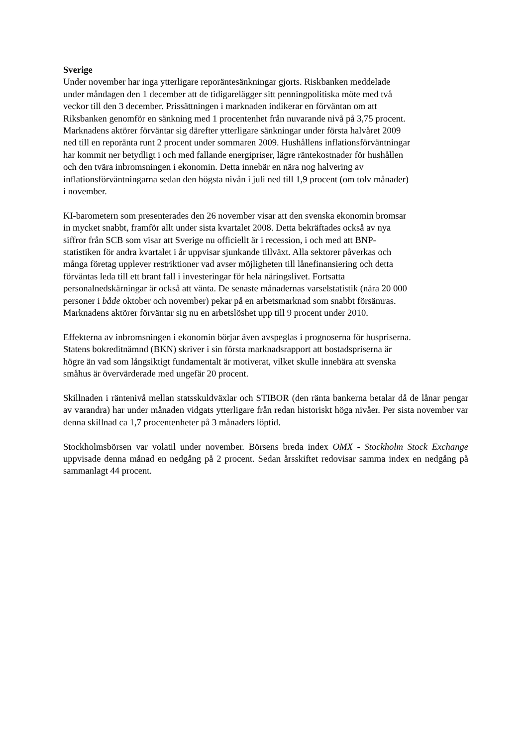Sverige
Under november har inga ytterligare reporäntesänkningar gjorts. Riskbanken meddelade
under måndagen den 1 december att de tidigarelägger sitt penningpolitiska möte med två
veckor till den 3 december. Prissättningen i marknaden indikerar en förväntan om att
Riksbanken genomför en sänkning med 1 procentenhet från nuvarande nivå på 3,75 procent.
Marknadens aktörer förväntar sig därefter ytterligare sänkningar under första halvåret 2009
ned till en reporänta runt 2 procent under sommaren 2009. Hushållens inflationsförväntningar
har kommit ner betydligt i och med fallande energipriser, lägre räntekostnader för hushållen
och den tvära inbromsningen i ekonomin. Detta innebär en nära nog halvering av
inflationsförväntningarna sedan den högsta nivån i juli ned till 1,9 procent (om tolv månader)
i november.
KI-barometern som presenterades den 26 november visar att den svenska ekonomin bromsar
in mycket snabbt, framför allt under sista kvartalet 2008. Detta bekräftades också av nya
siffror från SCB som visar att Sverige nu officiellt är i recession, i och med att BNP-
statistiken för andra kvartalet i år uppvisar sjunkande tillväxt. Alla sektorer påverkas och
många företag upplever restriktioner vad avser möjligheten till lånefinansiering och detta
förväntas leda till ett brant fall i investeringar för hela näringslivet. Fortsatta
personalnedskärningar är också att vänta. De senaste månadernas varselstatistik (nära 20 000
personer i både oktober och november) pekar på en arbetsmarknad som snabbt försämras.
Marknadens aktörer förväntar sig nu en arbetslöshet upp till 9 procent under 2010.
Effekterna av inbromsningen i ekonomin börjar även avspeglas i prognoserna för huspriserna.
Statens bokreditnämnd (BKN) skriver i sin första marknadsrapport att bostadspriserna är
högre än vad som långsiktigt fundamentalt är motiverat, vilket skulle innebära att svenska
småhus är övervärderade med ungefär 20 procent.
Skillnaden i räntenivå mellan statsskuldväxlar och STIBOR (den ränta bankerna betalar då de lånar pengar av varandra) har under månaden vidgats ytterligare från redan historiskt höga nivåer. Per sista november var denna skillnad ca 1,7 procentenheter på 3 månaders löptid.
Stockholmsbörsen var volatil under november. Börsens breda index OMX - Stockholm Stock Exchange uppvisade denna månad en nedgång på 2 procent. Sedan årsskiftet redovisar samma index en nedgång på sammanlagt 44 procent.